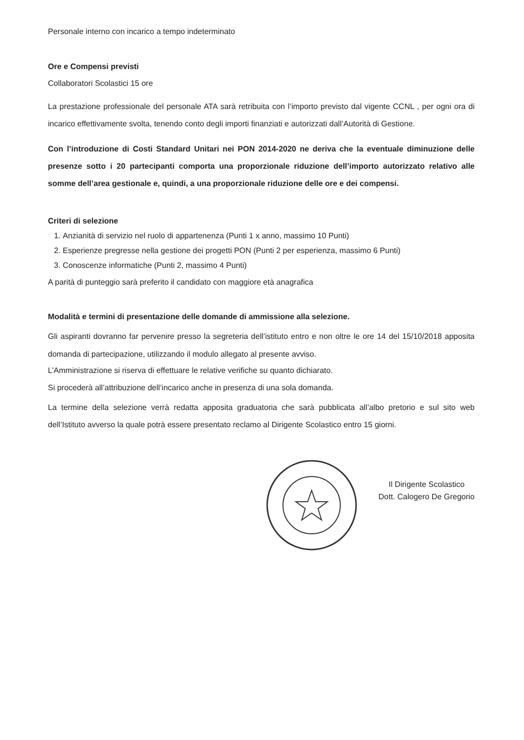Personale interno con incarico a tempo indeterminato
Ore e Compensi previsti
Collaboratori Scolastici 15 ore
La prestazione professionale del personale ATA sarà retribuita con l’importo previsto dal vigente CCNL , per ogni ora di incarico effettivamente svolta, tenendo conto degli importi finanziati e autorizzati dall’Autorità di Gestione.
Con l’introduzione di Costi Standard Unitari nei PON 2014-2020 ne deriva che la eventuale diminuzione delle presenze sotto i 20 partecipanti comporta una proporzionale riduzione dell’importo autorizzato relativo alle somme dell’area gestionale e, quindi, a una proporzionale riduzione delle ore e dei compensi.
Criteri di selezione
1. Anzianità di servizio nel ruolo di appartenenza (Punti 1 x anno, massimo 10 Punti)
2. Esperienze pregresse nella gestione dei progetti PON (Punti 2 per esperienza, massimo 6 Punti)
3. Conoscenze informatiche (Punti 2, massimo 4 Punti)
A parità di punteggio sarà preferito il candidato con maggiore età anagrafica
Modalità e termini di presentazione delle domande di ammissione alla selezione.
Gli aspiranti dovranno far pervenire presso la segreteria dell’istituto entro e non oltre le ore 14 del 15/10/2018 apposita domanda di partecipazione, utilizzando il modulo allegato al presente avviso.
L’Amministrazione si riserva di effettuare le relative verifiche su quanto dichiarato.
Si procederà all’attribuzione dell’incarico anche in presenza di una sola domanda.
La termine della selezione verrà redatta apposita graduatoria che sarà pubblicata all’albo pretorio e sul sito web dell’Istituto avverso la quale potrà essere presentato reclamo al Dirigente Scolastico entro 15 giorni.
Il Dirigente Scolastico
Dott. Calogero De Gregorio